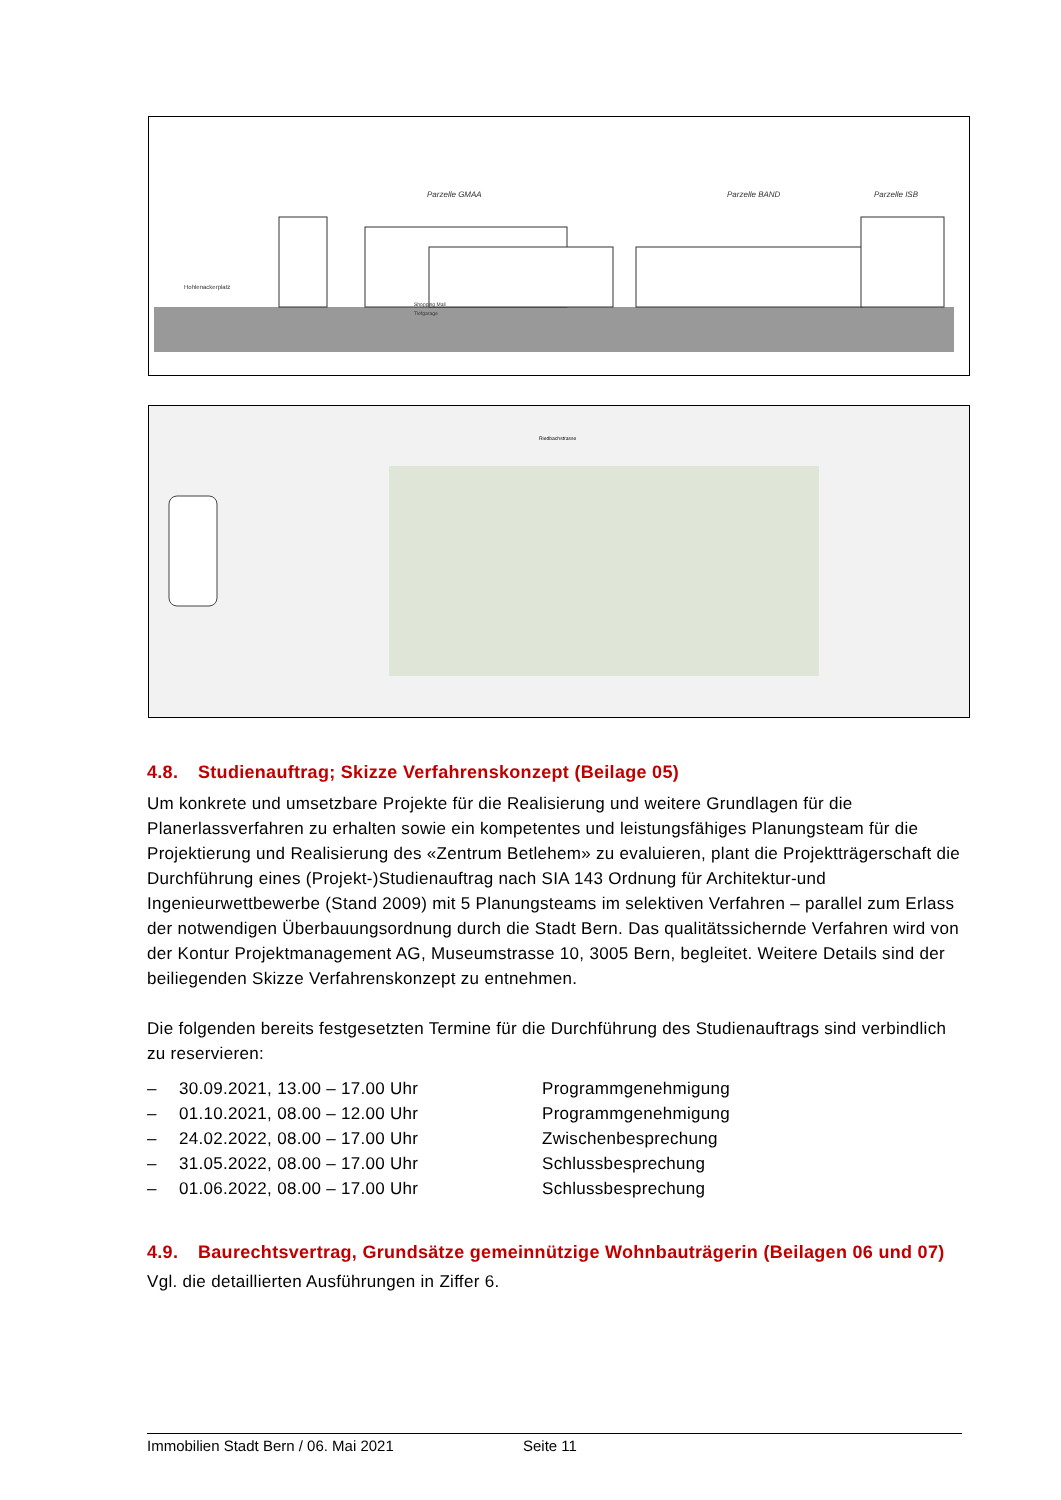Parzelle GMAA
Parzelle BAND
Parzelle ISB
Hohlenackerplatz
Shopping Mall
Tiefgarage
Riedbachstrasse
4.8. Studienauftrag; Skizze Verfahrenskonzept (Beilage 05)
Um konkrete und umsetzbare Projekte für die Realisierung und weitere Grundlagen für die Planerlassverfahren zu erhalten sowie ein kompetentes und leistungsfähiges Planungsteam für die Projektierung und Realisierung des «Zentrum Betlehem» zu evaluieren, plant die Projektträgerschaft die Durchführung eines (Projekt-)Studienauftrag nach SIA 143 Ordnung für Architektur-und Ingenieurwettbewerbe (Stand 2009) mit 5 Planungsteams im selektiven Verfahren – parallel zum Erlass der notwendigen Überbauungsordnung durch die Stadt Bern. Das qualitätssichernde Verfahren wird von der Kontur Projektmanagement AG, Museumstrasse 10, 3005 Bern, begleitet. Weitere Details sind der beiliegenden Skizze Verfahrenskonzept zu entnehmen.
Die folgenden bereits festgesetzten Termine für die Durchführung des Studienauftrags sind verbindlich zu reservieren:
– 30.09.2021, 13.00 – 17.00 Uhr Programmgenehmigung
– 01.10.2021, 08.00 – 12.00 Uhr Programmgenehmigung
– 24.02.2022, 08.00 – 17.00 Uhr Zwischenbesprechung
– 31.05.2022, 08.00 – 17.00 Uhr Schlussbesprechung
– 01.06.2022, 08.00 – 17.00 Uhr Schlussbesprechung
4.9. Baurechtsvertrag, Grundsätze gemeinnützige Wohnbauträgerin (Beilagen 06 und 07)
Vgl. die detaillierten Ausführungen in Ziffer 6.
Immobilien Stadt Bern / 06. Mai 2021 Seite 11